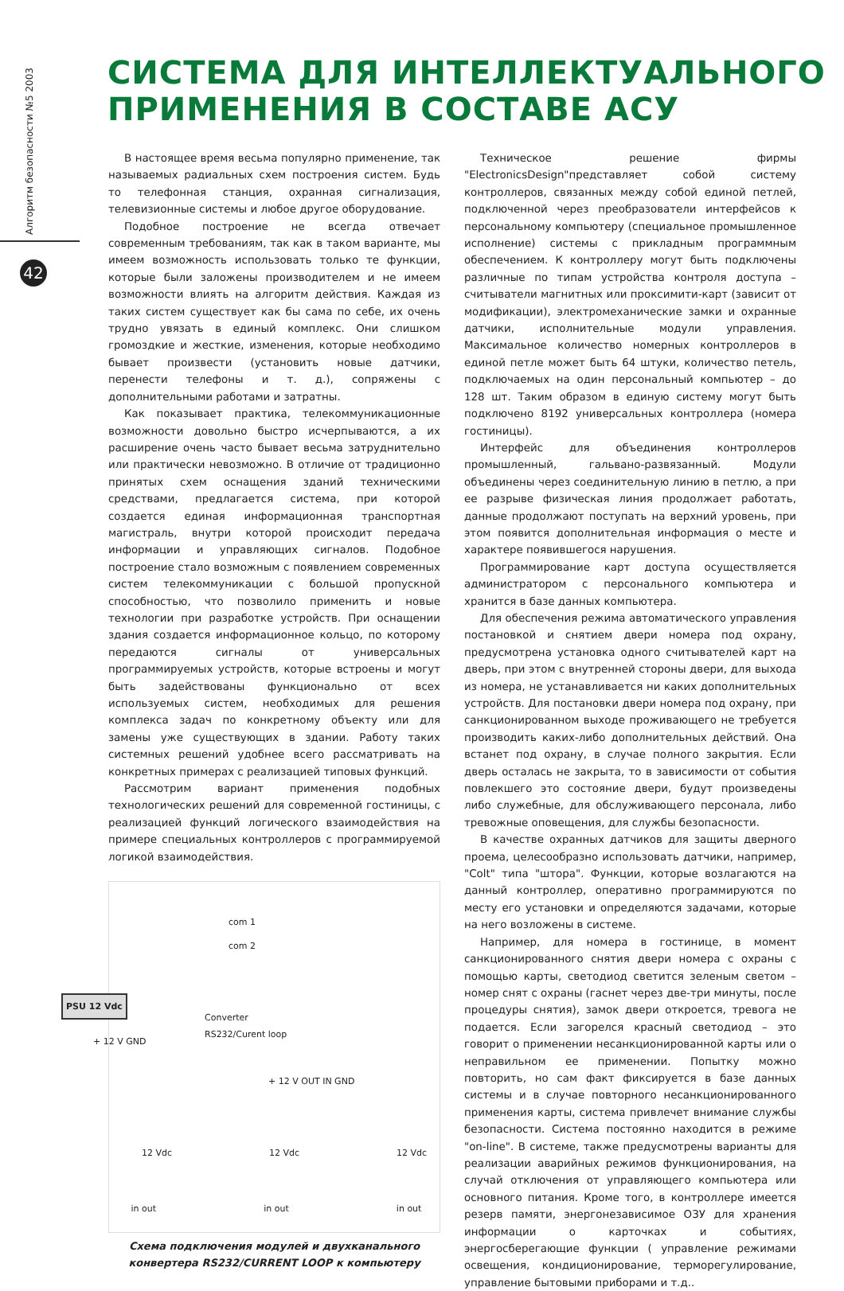Алгоритм безопасности №5 2003
42
СИСТЕМА ДЛЯ ИНТЕЛЛЕКТУАЛЬНОГО
ПРИМЕНЕНИЯ В СОСТАВЕ АСУ
В настоящее время весьма популярно применение, так называемых радиальных схем построения систем. Будь то телефонная станция, охранная сигнализация, телевизионные системы и любое другое оборудование.
Подобное построение не всегда отвечает современным требованиям, так как в таком варианте, мы имеем возможность использовать только те функции, которые были заложены производителем и не имеем возможности влиять на алгоритм действия. Каждая из таких систем существует как бы сама по себе, их очень трудно увязать в единый комплекс. Они слишком громоздкие и жесткие, изменения, которые необходимо бывает произвести (установить новые датчики, перенести телефоны и т. д.), сопряжены с дополнительными работами и затратны.
Как показывает практика, телекоммуникационные возможности довольно быстро исчерпываются, а их расширение очень часто бывает весьма затруднительно или практически невозможно. В отличие от традиционно принятых схем оснащения зданий техническими средствами, предлагается система, при которой создается единая информационная транспортная магистраль, внутри которой происходит передача информации и управляющих сигналов. Подобное построение стало возможным с появлением современных систем телекоммуникации с большой пропускной способностью, что позволило применить и новые технологии при разработке устройств. При оснащении здания создается информационное кольцо, по которому передаются сигналы от универсальных программируемых устройств, которые встроены и могут быть задействованы функционально от всех используемых систем, необходимых для решения комплекса задач по конкретному объекту или для замены уже существующих в здании. Работу таких системных решений удобнее всего рассматривать на конкретных примерах с реализацией типовых функций.
Рассмотрим вариант применения подобных технологических решений для современной гостиницы, с реализацией функций логического взаимодействия на примере специальных контроллеров с программируемой логикой взаимодействия.
PSU 12 Vdc
com 1
com 2
Converter
RS232/Curent loop
+ 12 V GND
+ 12 V OUT IN GND
12 Vdc 12 Vdc 12 Vdc
in out in out in out
Схема подключения модулей и двухканального конвертера RS232/CURRENT LOOP к компьютеру
Техническое решение фирмы "ElectronicsDesign"представляет собой систему контроллеров, связанных между собой единой петлей, подключенной через преобразователи интерфейсов к персональному компьютеру (специальное промышленное исполнение) системы с прикладным программным обеспечением. К контроллеру могут быть подключены различные по типам устройства контроля доступа – считыватели магнитных или проксимити-карт (зависит от модификации), электромеханические замки и охранные датчики, исполнительные модули управления. Максимальное количество номерных контроллеров в единой петле может быть 64 штуки, количество петель, подключаемых на один персональный компьютер – до 128 шт. Таким образом в единую систему могут быть подключено 8192 универсальных контроллера (номера гостиницы).
Интерфейс для объединения контроллеров промышленный, гальвано-развязанный. Модули объединены через соединительную линию в петлю, а при ее разрыве физическая линия продолжает работать, данные продолжают поступать на верхний уровень, при этом появится дополнительная информация о месте и характере появившегося нарушения.
Программирование карт доступа осуществляется администратором с персонального компьютера и хранится в базе данных компьютера.
Для обеспечения режима автоматического управления постановкой и снятием двери номера под охрану, предусмотрена установка одного считывателей карт на дверь, при этом с внутренней стороны двери, для выхода из номера, не устанавливается ни каких дополнительных устройств. Для постановки двери номера под охрану, при санкционированном выходе проживающего не требуется производить каких-либо дополнительных действий. Она встанет под охрану, в случае полного закрытия. Если дверь осталась не закрыта, то в зависимости от события повлекшего это состояние двери, будут произведены либо служебные, для обслуживающего персонала, либо тревожные оповещения, для службы безопасности.
В качестве охранных датчиков для защиты дверного проема, целесообразно использовать датчики, например, "Colt" типа "штора". Функции, которые возлагаются на данный контроллер, оперативно программируются по месту его установки и определяются задачами, которые на него возложены в системе.
Например, для номера в гостинице, в момент санкционированного снятия двери номера с охраны с помощью карты, светодиод светится зеленым светом – номер снят с охраны (гаснет через две-три минуты, после процедуры снятия), замок двери откроется, тревога не подается. Если загорелся красный светодиод – это говорит о применении несанкционированной карты или о неправильном ее применении. Попытку можно повторить, но сам факт фиксируется в базе данных системы и в случае повторного несанкционированного применения карты, система привлечет внимание службы безопасности. Система постоянно находится в режиме "on-line". В системе, также предусмотрены варианты для реализации аварийных режимов функционирования, на случай отключения от управляющего компьютера или основного питания. Кроме того, в контроллере имеется резерв памяти, энергонезависимое ОЗУ для хранения информации о карточках и событиях, энергосберегающие функции ( управление режимами освещения, кондиционирование, терморегулирование, управление бытовыми приборами и т.д..